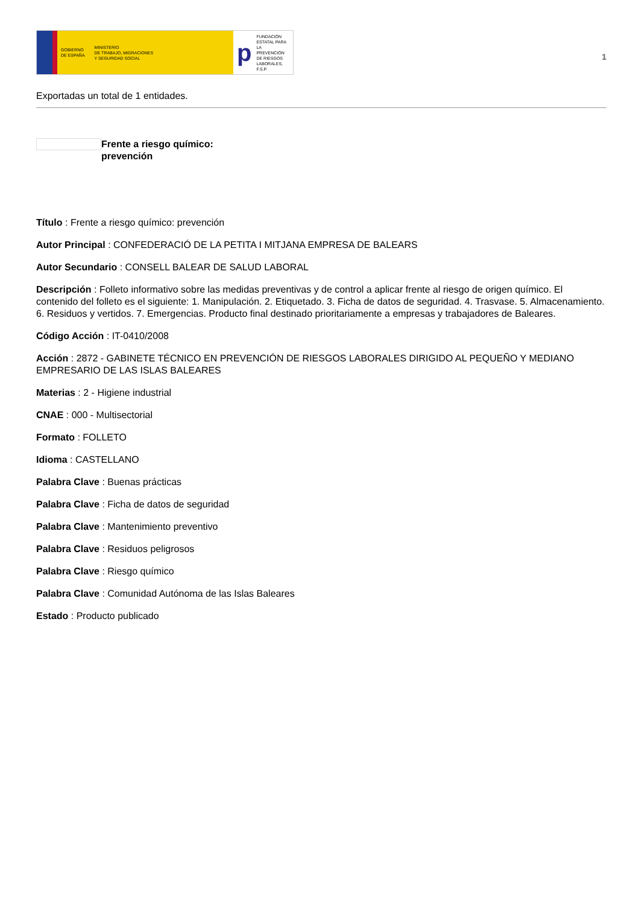GOBIERNO
DE ESPAÑA MINISTERIO
DE TRABAJO, MIGRACIONES
Y SEGURIDAD SOCIAL
p FUNDACIÓN
ESTATAL PARA
LA PREVENCIÓN
DE RIESGOS
LABORALES, F.S.P.
1
Exportadas un total de 1 entidades.
Frente a riesgo químico:
prevención
Título : Frente a riesgo químico: prevención
Autor Principal : CONFEDERACIÓ DE LA PETITA I MITJANA EMPRESA DE BALEARS
Autor Secundario : CONSELL BALEAR DE SALUD LABORAL
Descripción : Folleto informativo sobre las medidas preventivas y de control a aplicar frente al riesgo de origen químico. El contenido del folleto es el siguiente: 1. Manipulación. 2. Etiquetado. 3. Ficha de datos de seguridad. 4. Trasvase. 5. Almacenamiento. 6. Residuos y vertidos. 7. Emergencias. Producto final destinado prioritariamente a empresas y trabajadores de Baleares.
Código Acción : IT-0410/2008
Acción : 2872 - GABINETE TÉCNICO EN PREVENCIÓN DE RIESGOS LABORALES DIRIGIDO AL PEQUEÑO Y MEDIANO EMPRESARIO DE LAS ISLAS BALEARES
Materias : 2 - Higiene industrial
CNAE : 000 - Multisectorial
Formato : FOLLETO
Idioma : CASTELLANO
Palabra Clave : Buenas prácticas
Palabra Clave : Ficha de datos de seguridad
Palabra Clave : Mantenimiento preventivo
Palabra Clave : Residuos peligrosos
Palabra Clave : Riesgo químico
Palabra Clave : Comunidad Autónoma de las Islas Baleares
Estado : Producto publicado